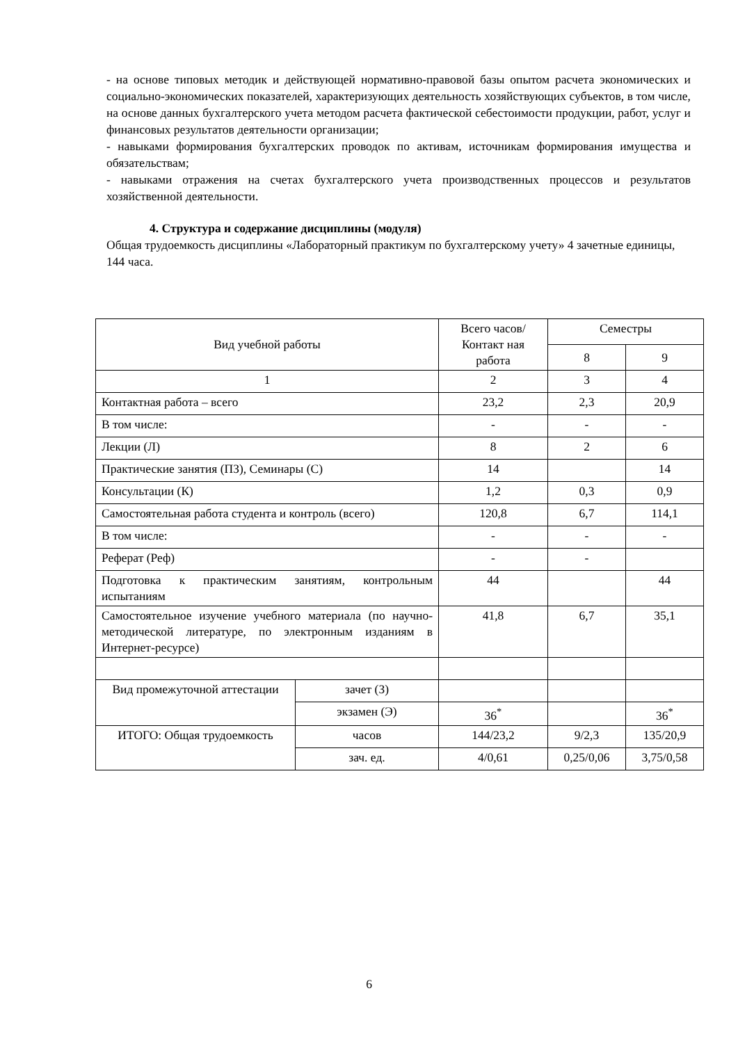- на основе типовых методик и действующей нормативно-правовой базы опытом расчета экономических и социально-экономических показателей, характеризующих деятельность хозяйствующих субъектов, в том числе, на основе данных бухгалтерского учета методом расчета фактической себестоимости продукции, работ, услуг и финансовых результатов деятельности организации;
- навыками формирования бухгалтерских проводок по активам, источникам формирования имущества и обязательствам;
- навыками отражения на счетах бухгалтерского учета производственных процессов и результатов хозяйственной деятельности.
4. Структура и содержание дисциплины (модуля)
Общая трудоемкость дисциплины «Лабораторный практикум по бухгалтерскому учету» 4 зачетные единицы, 144 часа.
| Вид учебной работы | | Всего часов/Контакт ная работа | Семестры | |
| --- | --- | --- | --- | --- |
| | | | 8 | 9 |
| 1 | | 2 | 3 | 4 |
| Контактная работа – всего | | 23,2 | 2,3 | 20,9 |
| В том числе: | | - | - | - |
| Лекции (Л) | | 8 | 2 | 6 |
| Практические занятия (ПЗ), Семинары (С) | | 14 | | 14 |
| Консультации (К) | | 1,2 | 0,3 | 0,9 |
| Самостоятельная работа студента и контроль (всего) | | 120,8 | 6,7 | 114,1 |
| В том числе: | | - | - | - |
| Реферат (Реф) | | - | - | |
| Подготовка к практическим занятиям, контрольным испытаниям | | 44 | | 44 |
| Самостоятельное изучение учебного материала (по научно-методической литературе, по электронным изданиям в Интернет-ресурсе) | | 41,8 | 6,7 | 35,1 |
| Вид промежуточной аттестации | зачет (З) | | | |
| | экзамен (Э) | 36<sup>*</sup> | | 36<sup>*</sup> |
| ИТОГО: Общая трудоемкость | часов | 144/23,2 | 9/2,3 | 135/20,9 |
| | зач. ед. | 4/0,61 | 0,25/0,06 | 3,75/0,58 |
6